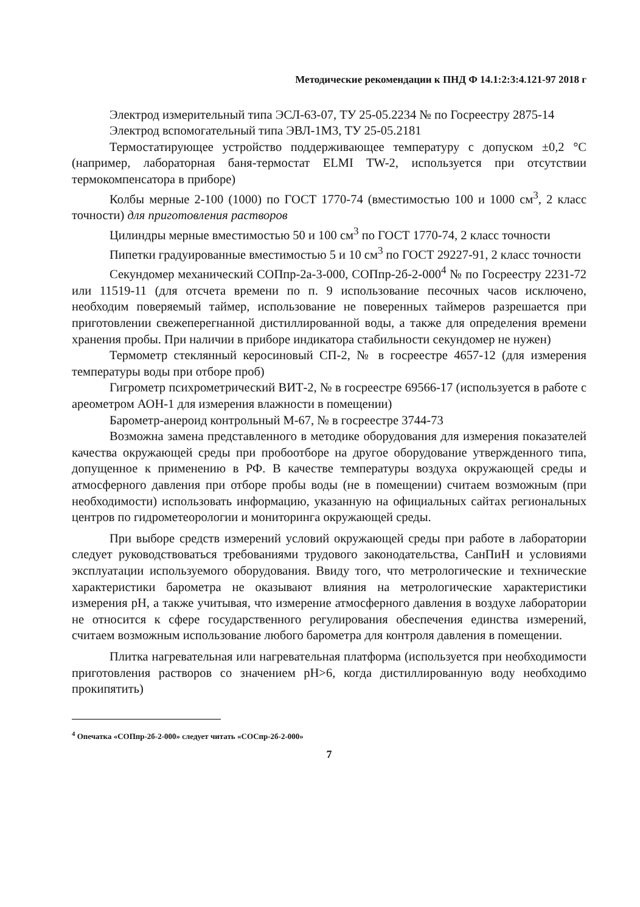Методические рекомендации к ПНД Ф 14.1:2:3:4.121-97 2018 г
Электрод измерительный типа ЭСЛ-63-07, ТУ 25-05.2234 № по Госреестру 2875-14
Электрод вспомогательный типа ЭВЛ-1М3, ТУ 25-05.2181
Термостатирующее устройство поддерживающее температуру с допуском ±0,2 °С (например, лабораторная баня-термостат ELMI TW-2, используется при отсутствии термокомпенсатора в приборе)
Колбы мерные 2-100 (1000) по ГОСТ 1770-74 (вместимостью 100 и 1000 см<sup>3</sup>, 2 класс точности) для приготовления растворов
Цилиндры мерные вместимостью 50 и 100 см<sup>3</sup> по ГОСТ 1770-74, 2 класс точности
Пипетки градуированные вместимостью 5 и 10 см<sup>3</sup> по ГОСТ 29227-91, 2 класс точности
Секундомер механический СОПпр-2а-3-000, СОПпр-2б-2-000<sup>4</sup> № по Госреестру 2231-72 или 11519-11 (для отсчета времени по п. 9 использование песочных часов исключено, необходим поверяемый таймер, использование не поверенных таймеров разрешается при приготовлении свежеперегнанной дистиллированной воды, а также для определения времени хранения пробы. При наличии в приборе индикатора стабильности секундомер не нужен)
Термометр стеклянный керосиновый СП-2, № в госреестре 4657-12 (для измерения температуры воды при отборе проб)
Гигрометр психрометрический ВИТ-2, № в госреестре 69566-17 (используется в работе с ареометром АОН-1 для измерения влажности в помещении)
Барометр-анероид контрольный М-67, № в госреестре 3744-73
Возможна замена представленного в методике оборудования для измерения показателей качества окружающей среды при пробоотборе на другое оборудование утвержденного типа, допущенное к применению в РФ. В качестве температуры воздуха окружающей среды и атмосферного давления при отборе пробы воды (не в помещении) считаем возможным (при необходимости) использовать информацию, указанную на официальных сайтах региональных центров по гидрометеорологии и мониторинга окружающей среды.
При выборе средств измерений условий окружающей среды при работе в лаборатории следует руководствоваться требованиями трудового законодательства, СанПиН и условиями эксплуатации используемого оборудования. Ввиду того, что метрологические и технические характеристики барометра не оказывают влияния на метрологические характеристики измерения рН, а также учитывая, что измерение атмосферного давления в воздухе лаборатории не относится к сфере государственного регулирования обеспечения единства измерений, считаем возможным использование любого барометра для контроля давления в помещении.
Плитка нагревательная или нагревательная платформа (используется при необходимости приготовления растворов со значением рН>6, когда дистиллированную воду необходимо прокипятить)
<sup>4</sup> Опечатка «СОПпр-2б-2-000» следует читать «СОСпр-2б-2-000»
7